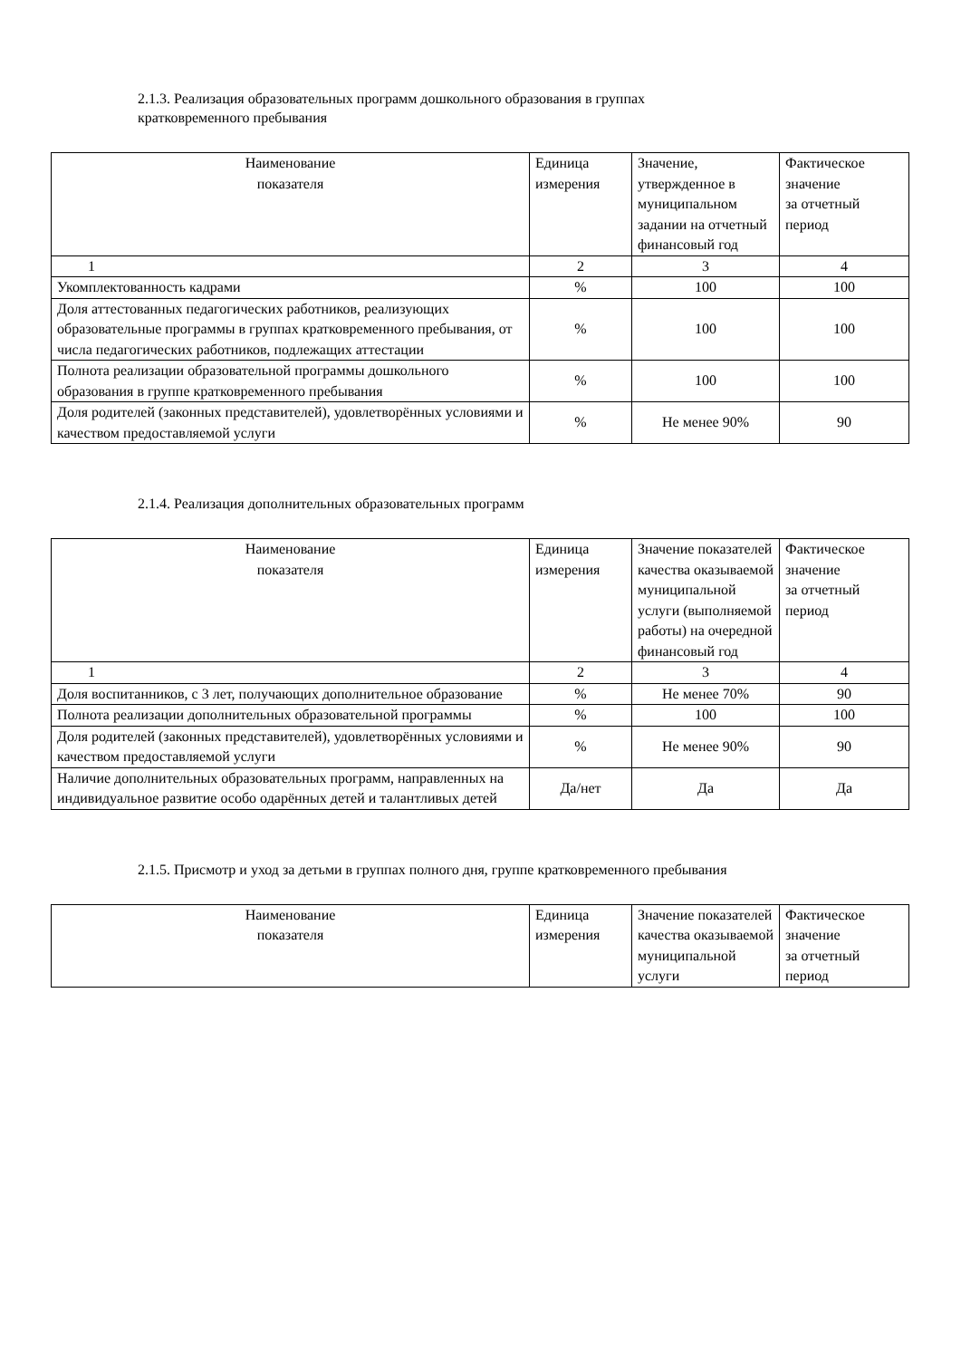2.1.3. Реализация образовательных программ дошкольного образования в группах
кратковременного пребывания
| Наименование показателя | Единица измерения | Значение, утвержденное в муниципальном задании на отчетный финансовый год | Фактическое значение за отчетный период |
| --- | --- | --- | --- |
| 1 | 2 | 3 | 4 |
| Укомплектованность кадрами | % | 100 | 100 |
| Доля аттестованных педагогических работников, реализующих образовательные программы в группах кратковременного пребывания, от числа педагогических работников, подлежащих аттестации | % | 100 | 100 |
| Полнота реализации образовательной программы дошкольного образования в группе кратковременного пребывания | % | 100 | 100 |
| Доля родителей (законных представителей), удовлетворённых условиями и качеством предоставляемой услуги | % | Не менее 90% | 90 |
2.1.4. Реализация дополнительных образовательных программ
| Наименование показателя | Единица измерения | Значение показателей качества оказываемой муниципальной услуги (выполняемой работы) на очередной финансовый год | Фактическое значение за отчетный период |
| --- | --- | --- | --- |
| 1 | 2 | 3 | 4 |
| Доля воспитанников, с 3 лет, получающих дополнительное образование | % | Не менее 70% | 90 |
| Полнота реализации дополнительных образовательной программы | % | 100 | 100 |
| Доля родителей (законных представителей), удовлетворённых условиями и качеством предоставляемой услуги | % | Не менее 90% | 90 |
| Наличие дополнительных образовательных программ, направленных на индивидуальное развитие особо одарённых детей и талантливых детей | Да/нет | Да | Да |
2.1.5. Присмотр и уход за детьми в группах полного дня, группе кратковременного пребывания
| Наименование показателя | Единица измерения | Значение показателей качества оказываемой муниципальной услуги | Фактическое значение за отчетный период |
| --- | --- | --- | --- |